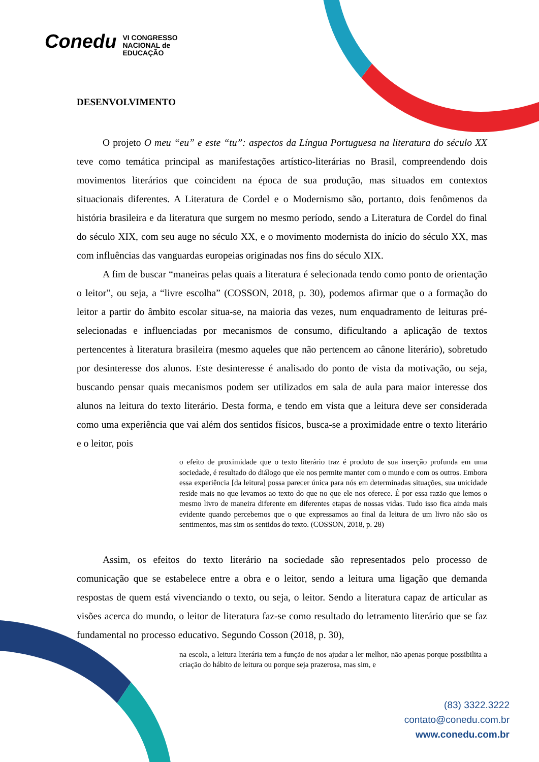Conedu VI CONGRESSO
NACIONAL de
EDUCAÇÃO
DESENVOLVIMENTO
O projeto O meu “eu” e este “tu”: aspectos da Língua Portuguesa na literatura do século XX teve como temática principal as manifestações artístico-literárias no Brasil, compreendendo dois movimentos literários que coincidem na época de sua produção, mas situados em contextos situacionais diferentes. A Literatura de Cordel e o Modernismo são, portanto, dois fenômenos da história brasileira e da literatura que surgem no mesmo período, sendo a Literatura de Cordel do final do século XIX, com seu auge no século XX, e o movimento modernista do início do século XX, mas com influências das vanguardas europeias originadas nos fins do século XIX.
A fim de buscar “maneiras pelas quais a literatura é selecionada tendo como ponto de orientação o leitor”, ou seja, a “livre escolha” (COSSON, 2018, p. 30), podemos afirmar que o a formação do leitor a partir do âmbito escolar situa-se, na maioria das vezes, num enquadramento de leituras pré-selecionadas e influenciadas por mecanismos de consumo, dificultando a aplicação de textos pertencentes à literatura brasileira (mesmo aqueles que não pertencem ao cânone literário), sobretudo por desinteresse dos alunos. Este desinteresse é analisado do ponto de vista da motivação, ou seja, buscando pensar quais mecanismos podem ser utilizados em sala de aula para maior interesse dos alunos na leitura do texto literário. Desta forma, e tendo em vista que a leitura deve ser considerada como uma experiência que vai além dos sentidos físicos, busca-se a proximidade entre o texto literário e o leitor, pois
o efeito de proximidade que o texto literário traz é produto de sua inserção profunda em uma sociedade, é resultado do diálogo que ele nos permite manter com o mundo e com os outros. Embora essa experiência [da leitura] possa parecer única para nós em determinadas situações, sua unicidade reside mais no que levamos ao texto do que no que ele nos oferece. É por essa razão que lemos o mesmo livro de maneira diferente em diferentes etapas de nossas vidas. Tudo isso fica ainda mais evidente quando percebemos que o que expressamos ao final da leitura de um livro não são os sentimentos, mas sim os sentidos do texto. (COSSON, 2018, p. 28)
Assim, os efeitos do texto literário na sociedade são representados pelo processo de comunicação que se estabelece entre a obra e o leitor, sendo a leitura uma ligação que demanda respostas de quem está vivenciando o texto, ou seja, o leitor. Sendo a literatura capaz de articular as visões acerca do mundo, o leitor de literatura faz-se como resultado do letramento literário que se faz fundamental no processo educativo. Segundo Cosson (2018, p. 30),
na escola, a leitura literária tem a função de nos ajudar a ler melhor, não apenas porque possibilita a criação do hábito de leitura ou porque seja prazerosa, mas sim, e
(83) 3322.3222
contato@conedu.com.br
www.conedu.com.br